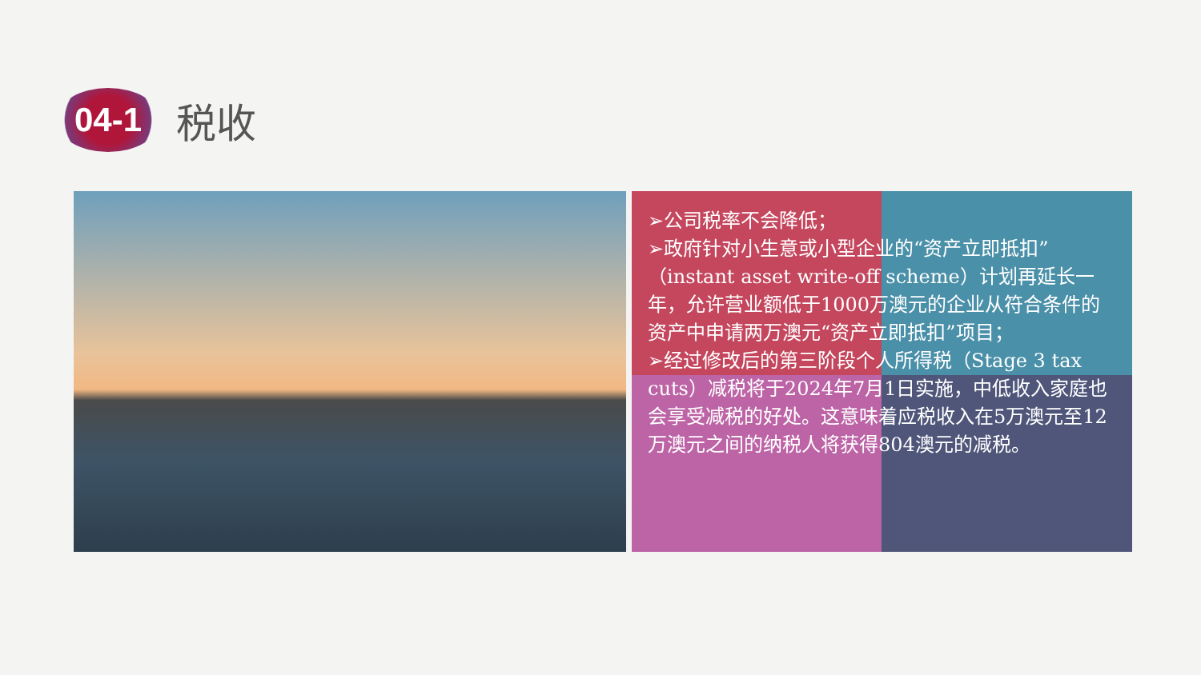04-1
税收
➢公司税率不会降低；
➢政府针对小生意或小型企业的“资产立即抵扣”（instant asset write-off scheme）计划再延长一年，允许营业额低于1000万澳元的企业从符合条件的资产中申请两万澳元“资产立即抵扣”项目；
➢经过修改后的第三阶段个人所得税（Stage 3 tax cuts）减税将于2024年7月1日实施，中低收入家庭也会享受减税的好处。这意味着应税收入在5万澳元至12万澳元之间的纳税人将获得804澳元的减税。